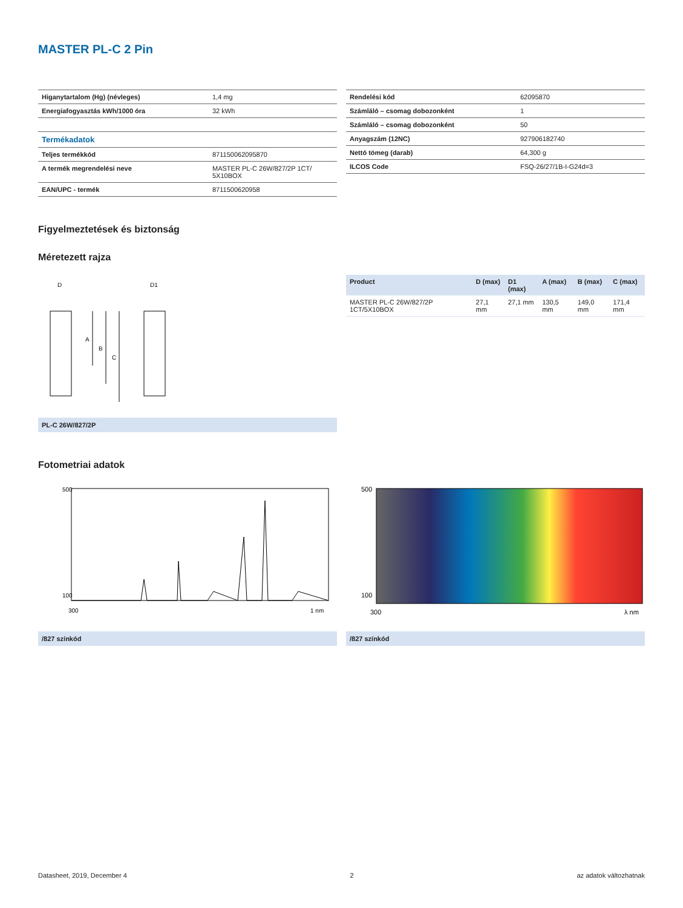MASTER PL-C 2 Pin
| Higanytartalom (Hg) (névleges) | 1,4 mg |
| Energiafogyasztás kWh/1000 óra | 32 kWh |
| Termékadatok | |
| Teljes termékkód | 871150062095870 |
| A termék megrendelési neve | MASTER PL-C 26W/827/2P 1CT/ 5X10BOX |
| EAN/UPC - termék | 8711500620958 |
| Rendelési kód | 62095870 |
| Számláló – csomag dobozonként | 1 |
| Számláló – csomag dobozonként | 50 |
| Anyagszám (12NC) | 927906182740 |
| Nettó tömeg (darab) | 64,300 g |
| ILCOS Code | FSQ-26/27/1B-I-G24d=3 |
Figyelmeztetések és biztonság
Méretezett rajza
D
D1
A
B
C
PL-C 26W/827/2P
| Product | D (max) | D1 (max) | A (max) | B (max) | C (max) |
| --- | --- | --- | --- | --- | --- |
| MASTER PL-C 26W/827/2P 1CT/5X10BOX | 27,1 mm | 27,1 mm | 130,5 mm | 149,0 mm | 171,4 mm |
Fotometriai adatok
500
100
300
1 nm
/827 színkód
500
100
300
λ nm
/827 színkód
Datasheet, 2019, December 4 2 az adatok változhatnak